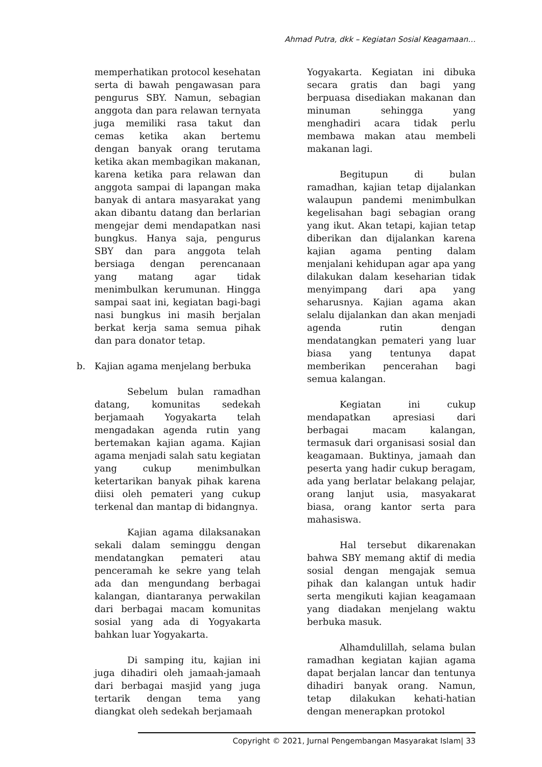Ahmad Putra, dkk – Kegiatan Sosial Keagamaan…
memperhatikan protocol kesehatan serta di bawah pengawasan para pengurus SBY. Namun, sebagian anggota dan para relawan ternyata juga memiliki rasa takut dan cemas ketika akan bertemu dengan banyak orang terutama ketika akan membagikan makanan, karena ketika para relawan dan anggota sampai di lapangan maka banyak di antara masyarakat yang akan dibantu datang dan berlarian mengejar demi mendapatkan nasi bungkus. Hanya saja, pengurus SBY dan para anggota telah bersiaga dengan perencanaan yang matang agar tidak menimbulkan kerumunan. Hingga sampai saat ini, kegiatan bagi-bagi nasi bungkus ini masih berjalan berkat kerja sama semua pihak dan para donator tetap.
b. Kajian agama menjelang berbuka
Sebelum bulan ramadhan datang, komunitas sedekah berjamaah Yogyakarta telah mengadakan agenda rutin yang bertemakan kajian agama. Kajian agama menjadi salah satu kegiatan yang cukup menimbulkan ketertarikan banyak pihak karena diisi oleh pemateri yang cukup terkenal dan mantap di bidangnya.
Kajian agama dilaksanakan sekali dalam seminggu dengan mendatangkan pemateri atau penceramah ke sekre yang telah ada dan mengundang berbagai kalangan, diantaranya perwakilan dari berbagai macam komunitas sosial yang ada di Yogyakarta bahkan luar Yogyakarta.
Di samping itu, kajian ini juga dihadiri oleh jamaah-jamaah dari berbagai masjid yang juga tertarik dengan tema yang diangkat oleh sedekah berjamaah
Yogyakarta. Kegiatan ini dibuka secara gratis dan bagi yang berpuasa disediakan makanan dan minuman sehingga yang menghadiri acara tidak perlu membawa makan atau membeli makanan lagi.
Begitupun di bulan ramadhan, kajian tetap dijalankan walaupun pandemi menimbulkan kegelisahan bagi sebagian orang yang ikut. Akan tetapi, kajian tetap diberikan dan dijalankan karena kajian agama penting dalam menjalani kehidupan agar apa yang dilakukan dalam keseharian tidak menyimpang dari apa yang seharusnya. Kajian agama akan selalu dijalankan dan akan menjadi agenda rutin dengan mendatangkan pemateri yang luar biasa yang tentunya dapat memberikan pencerahan bagi semua kalangan.
Kegiatan ini cukup mendapatkan apresiasi dari berbagai macam kalangan, termasuk dari organisasi sosial dan keagamaan. Buktinya, jamaah dan peserta yang hadir cukup beragam, ada yang berlatar belakang pelajar, orang lanjut usia, masyakarat biasa, orang kantor serta para mahasiswa.
Hal tersebut dikarenakan bahwa SBY memang aktif di media sosial dengan mengajak semua pihak dan kalangan untuk hadir serta mengikuti kajian keagamaan yang diadakan menjelang waktu berbuka masuk.
Alhamdulillah, selama bulan ramadhan kegiatan kajian agama dapat berjalan lancar dan tentunya dihadiri banyak orang. Namun, tetap dilakukan kehati-hatian dengan menerapkan protokol
Copyright © 2021, Jurnal Pengembangan Masyarakat Islam| 33